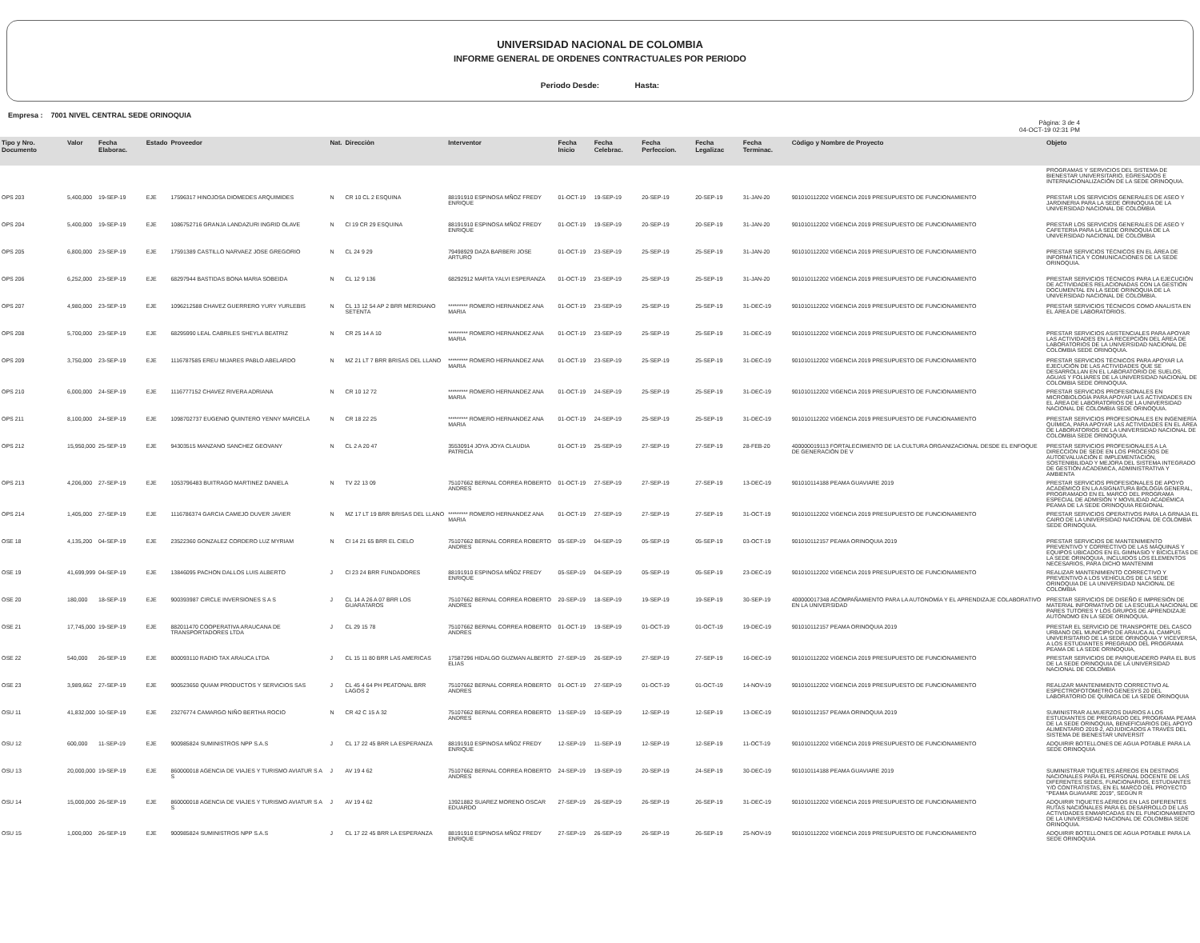UNIVERSIDAD NACIONAL DE COLOMBIA
INFORME GENERAL DE ORDENES CONTRACTUALES POR PERIODO
Periodo Desde: Hasta:
Empresa : 7001 NIVEL CENTRAL SEDE ORINOQUIA
Pàgina: 3 de 4
04-OCT-19 02:31 PM
| Tipo y Nro. Documento | Valor | Fecha Elaborac. | Estado | Proveedor | Nat. | Direcciòn | Interventor | Fecha Inicio | Fecha Celebrac. | Fecha Perfeccion. | Fecha Legalizac | Fecha Terminac. | Còdigo y Nombre de Proyecto | Objeto |
| --- | --- | --- | --- | --- | --- | --- | --- | --- | --- | --- | --- | --- | --- | --- |
| | | | | | | | | | | | | | | PROGRAMAS Y SERVICIOS DEL SISTEMA DE BIENESTAR UNIVERSITARIO, EGRESADOS E INTERNACIONALIZACIÓN DE LA SEDE ORINOQUIA. |
| OPS 203 | 5,400,000 | 19-SEP-19 | EJE | 17596317 HINOJOSA DIOMEDES ARQUIMIDES | N | CR 10 CL 2 ESQUINA | 88191910 ESPINOSA MÑOZ FREDY ENRIQUE | 01-OCT-19 | 19-SEP-19 | 20-SEP-19 | 20-SEP-19 | 31-JAN-20 | 901010112202 VIGENCIA 2019 PRESUPUESTO DE FUNCIONAMIENTO | PRESTAR LOS SERVICIOS GENERALES DE ASEO Y JARDINERIA PARA LA SEDE ORINOQUIA DE LA UNIVERSIDAD NACIONAL DE COLOMBIA |
| OPS 204 | 5,400,000 | 19-SEP-19 | EJE | 1086752716 GRANJA LANDAZURI INGRID OLAVE | N | Cl 19 CR 29 ESQUINA | 88191910 ESPINOSA MÑOZ FREDY ENRIQUE | 01-OCT-19 | 19-SEP-19 | 20-SEP-19 | 20-SEP-19 | 31-JAN-20 | 901010112202 VIGENCIA 2019 PRESUPUESTO DE FUNCIONAMIENTO | PRESTAR LOS SERVICIOS GENERALES DE ASEO Y CAFETERIA PARA LA SEDE ORINOQUIA DE LA UNIVERSIDAD NACIONAL DE COLOMBIA |
| OPS 205 | 6,800,000 | 23-SEP-19 | EJE | 17591389 CASTILLO NARVAEZ JOSE GREGORIO | N | CL 24 9 29 | 79498929 DAZA BARBERI JOSE ARTURO | 01-OCT-19 | 23-SEP-19 | 25-SEP-19 | 25-SEP-19 | 31-JAN-20 | 901010112202 VIGENCIA 2019 PRESUPUESTO DE FUNCIONAMIENTO | PRESTAR SERVICIOS TÉCNICOS EN EL ÁREA DE INFORMÁTICA Y COMUNICACIONES DE LA SEDE ORINOQUIA. |
| OPS 206 | 6,252,000 | 23-SEP-19 | EJE | 68297944 BASTIDAS BONA MARIA SOBEIDA | N | CL 12 9 136 | 68292912 MARTA YALVI ESPERANZA | 01-OCT-19 | 23-SEP-19 | 25-SEP-19 | 25-SEP-19 | 31-JAN-20 | 901010112202 VIGENCIA 2019 PRESUPUESTO DE FUNCIONAMIENTO | PRESTAR SERVICIOS TÉCNICOS PARA LA EJECUCIÓN DE ACTIVIDADES RELACIONADAS CON LA GESTIÓN DOCUMENTAL EN LA SEDE ORINOQUIA DE LA UNIVERSIDAD NACIONAL DE COLOMBIA. |
| OPS 207 | 4,980,000 | 23-SEP-19 | EJE | 1096212588 CHAVEZ GUERRERO YURY YURLEBIS | N | CL 13 12 54 AP 2 BRR MERIDIANO SETENTA | ********* ROMERO HERNANDEZ ANA MARIA | 01-OCT-19 | 23-SEP-19 | 25-SEP-19 | 25-SEP-19 | 31-DEC-19 | 901010112202 VIGENCIA 2019 PRESUPUESTO DE FUNCIONAMIENTO | PRESTAR SERVICIOS TÉCNICOS COMO ANALISTA EN EL ÁREA DE LABORATORIOS. |
| OPS 208 | 5,700,000 | 23-SEP-19 | EJE | 68295990 LEAL CABRILES SHEYLA BEATRIZ | N | CR 25 14 A 10 | ********* ROMERO HERNANDEZ ANA MARIA | 01-OCT-19 | 23-SEP-19 | 25-SEP-19 | 25-SEP-19 | 31-DEC-19 | 901010112202 VIGENCIA 2019 PRESUPUESTO DE FUNCIONAMIENTO | PRESTAR SERVICIOS ASISTENCIALES PARA APOYAR LAS ACTIVIDADES EN LA RECEPCIÓN DEL ÁREA DE LABORATORIOS DE LA UNIVERSIDAD NACIONAL DE COLOMBIA SEDE ORINOQUIA. |
| OPS 209 | 3,750,000 | 23-SEP-19 | EJE | 1116787585 EREU MIJARES PABLO ABELARDO | N | MZ 21 LT 7 BRR BRISAS DEL LLANO | ********* ROMERO HERNANDEZ ANA MARIA | 01-OCT-19 | 23-SEP-19 | 25-SEP-19 | 25-SEP-19 | 31-DEC-19 | 901010112202 VIGENCIA 2019 PRESUPUESTO DE FUNCIONAMIENTO | PRESTAR SERVICIOS TÉCNICOS PARA APOYAR LA EJECUCIÓN DE LAS ACTIVIDADES QUE SE DESARROLLAN EN EL LABORATORIO DE SUELOS, AGUAS Y FOLIARES DE LA UNIVERSIDAD NACIONAL DE COLOMBIA SEDE ORINOQUIA. |
| OPS 210 | 6,000,000 | 24-SEP-19 | EJE | 1116777152 CHAVEZ RIVERA ADRIANA | N | CR 10 12 72 | ********* ROMERO HERNANDEZ ANA MARIA | 01-OCT-19 | 24-SEP-19 | 25-SEP-19 | 25-SEP-19 | 31-DEC-19 | 901010112202 VIGENCIA 2019 PRESUPUESTO DE FUNCIONAMIENTO | PRESTAR SERVICIOS PROFESIONALES EN MICROBIOLOGÍA PARA APOYAR LAS ACTIVIDADES EN EL ÁREA DE LABORATORIOS DE LA UNIVERSIDAD NACIONAL DE COLOMBIA SEDE ORINOQUIA. |
| OPS 211 | 8,100,000 | 24-SEP-19 | EJE | 1098702737 EUGENIO QUINTERO YENNY MARCELA | N | CR 18 22 25 | ********* ROMERO HERNANDEZ ANA MARIA | 01-OCT-19 | 24-SEP-19 | 25-SEP-19 | 25-SEP-19 | 31-DEC-19 | 901010112202 VIGENCIA 2019 PRESUPUESTO DE FUNCIONAMIENTO | PRESTAR SERVICIOS PROFESIONALES EN INGENIERÍA QUÍMICA, PARA APOYAR LAS ACTIVIDADES EN EL ÁREA DE LABORATORIOS DE LA UNIVERSIDAD NACIONAL DE COLOMBIA SEDE ORINOQUIA. |
| OPS 212 | 15,950,000 | 25-SEP-19 | EJE | 94303515 MANZANO SANCHEZ GEOVANY | N | CL 2 A 20 47 | 35530914 JOYA JOYA CLAUDIA PATRICIA | 01-OCT-19 | 25-SEP-19 | 27-SEP-19 | 27-SEP-19 | 28-FEB-20 | 400000019113 FORTALECIMIENTO DE LA CULTURA ORGANIZACIONAL DESDE EL ENFOQUE DE GENERACIÓN DE V | PRESTAR SERVICIOS PROFESIONALES A LA DIRECCION DE SEDE EN LOS PROCESOS DE AUTOEVALUACIÓN E IMPLEMENTACIÓN, SOSTENIBILIDAD Y MEJORA DEL SISTEMA INTEGRADO DE GESTIÓN ACADEMICA, ADMINISTRATIVA Y AMBIENTA |
| OPS 213 | 4,206,000 | 27-SEP-19 | EJE | 1053796483 BUITRAGO MARTINEZ DANIELA | N | TV 22 13 09 | 75107662 BERNAL CORREA ROBERTO ANDRES | 01-OCT-19 | 27-SEP-19 | 27-SEP-19 | 27-SEP-19 | 13-DEC-19 | 901010114188 PEAMA GUAVIARE 2019 | PRESTAR SERVICIOS PROFESIONALES DE APOYO ACADÉMICO EN LA ASIGNATURA BIOLOGÍA GENERAL, PROGRAMADO EN EL MARCO DEL PROGRAMA ESPECIAL DE ADMISIÓN Y MOVILIDAD ACADÉMICA PEAMA DE LA SEDE ORINOQUIA REGIONAL |
| OPS 214 | 1,405,000 | 27-SEP-19 | EJE | 1116786374 GARCIA CAMEJO DUVER JAVIER | N | MZ 17 LT 19 BRR BRISAS DEL LLANO | ********* ROMERO HERNANDEZ ANA MARIA | 01-OCT-19 | 27-SEP-19 | 27-SEP-19 | 27-SEP-19 | 31-OCT-19 | 901010112202 VIGENCIA 2019 PRESUPUESTO DE FUNCIONAMIENTO | PRESTAR SERVICIOS OPERATIVOS PARA LA GRNAJA EL CAIRO DE LA UNIVERSIDAD NACIONAL DE COLOMBIA SEDE ORINOQUIA. |
| OSE 18 | 4,135,200 | 04-SEP-19 | EJE | 23522360 GONZALEZ CORDERO LUZ MYRIAM | N | Cl 14 21 65 BRR EL CIELO | 75107662 BERNAL CORREA ROBERTO ANDRES | 05-SEP-19 | 04-SEP-19 | 05-SEP-19 | 05-SEP-19 | 03-OCT-19 | 901010112157 PEAMA ORINOQUIA 2019 | PRESTAR SERVICIOS DE MANTENIMIENTO PREVENTIVO Y CORRECTIVO DE LAS MÁQUINAS Y EQUIPOS UBICADOS EN EL GIMNASIO Y BICICLETAS DE LA SEDE ORINOQUIA, INCLUIDOS LOS ELEMENTOS NECESARIOS, PARA DICHO MANTENIMI |
| OSE 19 | 41,699,999 | 04-SEP-19 | EJE | 13846095 PACHON DALLOS LUIS ALBERTO | J | Cl 23 24 BRR FUNDADORES | 88191910 ESPINOSA MÑOZ FREDY ENRIQUE | 05-SEP-19 | 04-SEP-19 | 05-SEP-19 | 05-SEP-19 | 23-DEC-19 | 901010112202 VIGENCIA 2019 PRESUPUESTO DE FUNCIONAMIENTO | REALIZAR MANTENIMIENTO CORRECTIVO Y PREVENTIVO A LOS VEHÍCULOS DE LA SEDE ORINOQUIA DE LA UNIVERSIDAD NACIONAL DE COLOMBIA |
| OSE 20 | 180,000 | 18-SEP-19 | EJE | 900393987 CIRCLE INVERSIONES S A S | J | CL 14 A 26 A 07 BRR LOS GUARATAROS | 75107662 BERNAL CORREA ROBERTO ANDRES | 20-SEP-19 | 18-SEP-19 | 19-SEP-19 | 19-SEP-19 | 30-SEP-19 | 400000017348 ACOMPAÑAMIENTO PARA LA AUTONOMÍA Y EL APRENDIZAJE COLABORATIVO EN LA UNIVERSIDAD | PRESTAR SERVICIOS DE DISEÑO E IMPRESIÓN DE MATERIAL INFORMATIVO DE LA ESCUELA NACIONAL DE PARES TUTORES Y LOS GRUPOS DE APRENDIZAJE AUTÓNOMO EN LA SEDE ORINOQUIA. |
| OSE 21 | 17,745,000 | 19-SEP-19 | EJE | 882011470 COOPERATIVA ARAUCANA DE TRANSPORTADORES LTDA | J | CL 29 15 78 | 75107662 BERNAL CORREA ROBERTO ANDRES | 01-OCT-19 | 19-SEP-19 | 01-OCT-19 | 01-OCT-19 | 19-DEC-19 | 901010112157 PEAMA ORINOQUIA 2019 | PRESTAR EL SERVICIO DE TRANSPORTE DEL CASCO URBANO DEL MUNICIPIO DE ARAUCA AL CAMPUS UNIVERSITARIO DE LA SEDE ORINOQUIA Y VICEVERSA, A LOS ESTUDIANTES PREGRADO DEL PROGRAMA PEAMA DE LA SEDE ORINOQUIA, |
| OSE 22 | 540,000 | 26-SEP-19 | EJE | 800093110 RADIO TAX ARAUCA LTDA | J | CL 15 11 80 BRR LAS AMERICAS | 17587296 HIDALGO GUZMAN ALBERTO ELIAS | 27-SEP-19 | 26-SEP-19 | 27-SEP-19 | 27-SEP-19 | 16-DEC-19 | 901010112202 VIGENCIA 2019 PRESUPUESTO DE FUNCIONAMIENTO | PRESTAR SERVICIOS DE PARQUEADERO PARA EL BUS DE LA SEDE ORINOQUIA DE LA UNIVERSIDAD NACIONAL DE COLOMBIA |
| OSE 23 | 3,989,662 | 27-SEP-19 | EJE | 900523650 QUIAM PRODUCTOS Y SERVICIOS SAS | J | CL 45 4 64 PH PEATONAL BRR LAGOS 2 | 75107662 BERNAL CORREA ROBERTO ANDRES | 01-OCT-19 | 27-SEP-19 | 01-OCT-19 | 01-OCT-19 | 14-NOV-19 | 901010112202 VIGENCIA 2019 PRESUPUESTO DE FUNCIONAMIENTO | REALIZAR MANTENIMIENTO CORRECTIVO AL ESPECTROFOTOMETRO GENESYS 20 DEL LABORATORIO DE QUÍMICA DE LA SEDE ORINOQUIA |
| OSU 11 | 41,832,000 | 10-SEP-19 | EJE | 23276774 CAMARGO NIÑO BERTHA ROCIO | N | CR 42 C 15 A 32 | 75107662 BERNAL CORREA ROBERTO ANDRES | 13-SEP-19 | 10-SEP-19 | 12-SEP-19 | 12-SEP-19 | 13-DEC-19 | 901010112157 PEAMA ORINOQUIA 2019 | SUMINISTRAR ALMUERZOS DIARIOS A LOS ESTUDIANTES DE PREGRADO DEL PROGRAMA PEAMA DE LA SEDE ORINOQUIA, BENEFICIARIOS DEL APOYO ALIMENTARIO 2019-2, ADJUDICADOS A TRAVÉS DEL SISTEMA DE BIENESTAR UNIVERSIT |
| OSU 12 | 600,000 | 11-SEP-19 | EJE | 900985824 SUMINISTROS NPP S.A.S | J | CL 17 22 45 BRR LA ESPERANZA | 88191910 ESPINOSA MÑOZ FREDY ENRIQUE | 12-SEP-19 | 11-SEP-19 | 12-SEP-19 | 12-SEP-19 | 11-OCT-19 | 901010112202 VIGENCIA 2019 PRESUPUESTO DE FUNCIONAMIENTO | ADQUIRIR BOTELLONES DE AGUA POTABLE PARA LA SEDE ORINOQUIA |
| OSU 13 | 20,000,000 | 19-SEP-19 | EJE | 860000018 AGENCIA DE VIAJES Y TURISMO AVIATUR S A S | J | AV 19 4 62 | 75107662 BERNAL CORREA ROBERTO ANDRES | 24-SEP-19 | 19-SEP-19 | 20-SEP-19 | 24-SEP-19 | 30-DEC-19 | 901010114188 PEAMA GUAVIARE 2019 | SUMINISTRAR TIQUETES AÉREOS EN DESTINOS NACIONALES PARA EL PERSONAL DOCENTE DE LAS DIFERENTES SEDES, FUNCIONARIOS, ESTUDIANTES Y/O CONTRATISTAS, EN EL MARCO DEL PROYECTO "PEAMA GUAVIARE 2019", SEGÚN R |
| OSU 14 | 15,000,000 | 26-SEP-19 | EJE | 860000018 AGENCIA DE VIAJES Y TURISMO AVIATUR S A S | J | AV 19 4 62 | 13921882 SUAREZ MORENO OSCAR EDUARDO | 27-SEP-19 | 26-SEP-19 | 26-SEP-19 | 26-SEP-19 | 31-DEC-19 | 901010112202 VIGENCIA 2019 PRESUPUESTO DE FUNCIONAMIENTO | ADQUIRIR TIQUETES AÉREOS EN LAS DIFERENTES RUTAS NACIONALES PARA EL DESARROLLO DE LAS ACTIVIDADES ENMARCADAS EN EL FUNCIONAMIENTO DE LA UNIVERSIDAD NACIONAL DE COLOMBIA SEDE ORINOQUIA. |
| OSU 15 | 1,000,000 | 26-SEP-19 | EJE | 900985824 SUMINISTROS NPP S.A.S | J | CL 17 22 45 BRR LA ESPERANZA | 88191910 ESPINOSA MÑOZ FREDY ENRIQUE | 27-SEP-19 | 26-SEP-19 | 26-SEP-19 | 26-SEP-19 | 25-NOV-19 | 901010112202 VIGENCIA 2019 PRESUPUESTO DE FUNCIONAMIENTO | ADQUIRIR BOTELLONES DE AGUA POTABLE PARA LA SEDE ORINOQUIA |